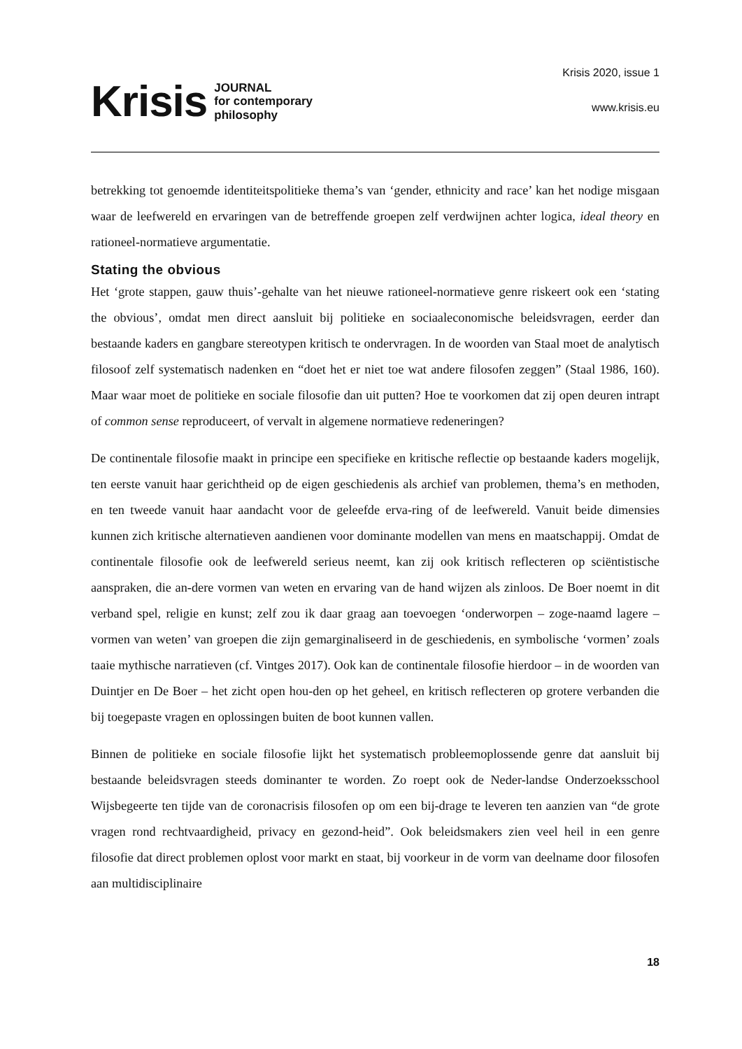Krisis JOURNAL
for contemporary
philosophy
Krisis 2020, issue 1
www.krisis.eu
betrekking tot genoemde identiteitspolitieke thema’s van ‘gender, ethnicity and race’ kan het nodige misgaan waar de leefwereld en ervaringen van de betreffende groepen zelf verdwijnen achter logica, ideal theory en rationeel-normatieve argumentatie.
Stating the obvious
Het ‘grote stappen, gauw thuis’-gehalte van het nieuwe rationeel-normatieve genre riskeert ook een ‘stating the obvious’, omdat men direct aansluit bij politieke en sociaaleconomische beleidsvragen, eerder dan bestaande kaders en gangbare stereotypen kritisch te ondervragen. In de woorden van Staal moet de analytisch filosoof zelf systematisch nadenken en “doet het er niet toe wat andere filosofen zeggen” (Staal 1986, 160). Maar waar moet de politieke en sociale filosofie dan uit putten? Hoe te voorkomen dat zij open deuren intrapt of common sense reproduceert, of vervalt in algemene normatieve redeneringen?
De continentale filosofie maakt in principe een specifieke en kritische reflectie op bestaande kaders mogelijk, ten eerste vanuit haar gerichtheid op de eigen geschiedenis als archief van problemen, thema’s en methoden, en ten tweede vanuit haar aandacht voor de geleefde erva-ring of de leefwereld. Vanuit beide dimensies kunnen zich kritische alternatieven aandienen voor dominante modellen van mens en maatschappij. Omdat de continentale filosofie ook de leefwereld serieus neemt, kan zij ook kritisch reflecteren op sciëntistische aanspraken, die an-dere vormen van weten en ervaring van de hand wijzen als zinloos. De Boer noemt in dit verband spel, religie en kunst; zelf zou ik daar graag aan toevoegen ‘onderworpen – zoge-naamd lagere – vormen van weten’ van groepen die zijn gemarginaliseerd in de geschiedenis, en symbolische ‘vormen’ zoals taaie mythische narratieven (cf. Vintges 2017). Ook kan de continentale filosofie hierdoor – in de woorden van Duintjer en De Boer – het zicht open hou-den op het geheel, en kritisch reflecteren op grotere verbanden die bij toegepaste vragen en oplossingen buiten de boot kunnen vallen.
Binnen de politieke en sociale filosofie lijkt het systematisch probleemoplossende genre dat aansluit bij bestaande beleidsvragen steeds dominanter te worden. Zo roept ook de Neder-landse Onderzoeksschool Wijsbegeerte ten tijde van de coronacrisis filosofen op om een bij-drage te leveren ten aanzien van “de grote vragen rond rechtvaardigheid, privacy en gezond-heid”. Ook beleidsmakers zien veel heil in een genre filosofie dat direct problemen oplost voor markt en staat, bij voorkeur in de vorm van deelname door filosofen aan multidisciplinaire
18